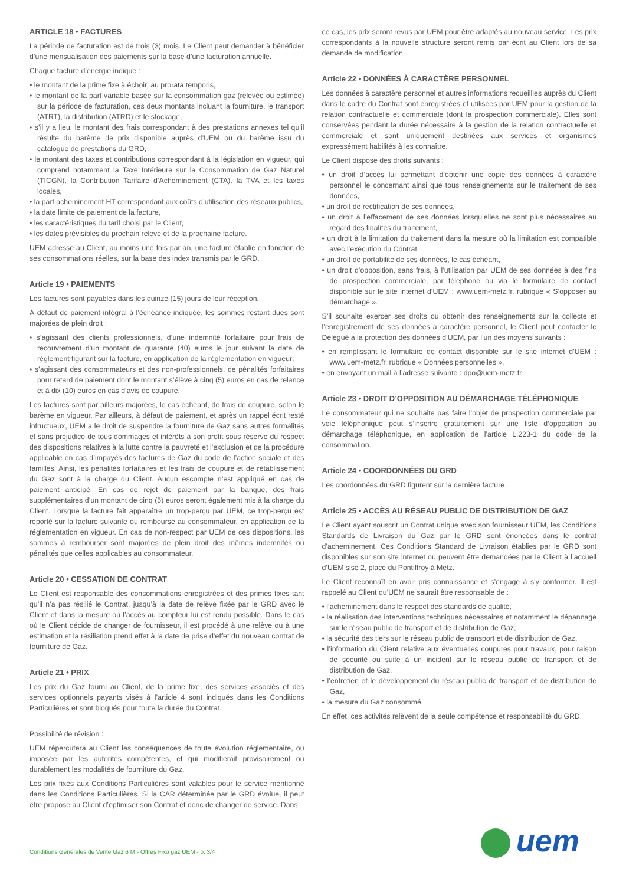ARTICLE 18 • FACTURES
La période de facturation est de trois (3) mois. Le Client peut demander à bénéficier d’une mensualisation des paiements sur la base d’une facturation annuelle.
Chaque facture d’énergie indique :
• le montant de la prime fixe à échoir, au prorata temporis,
• le montant de la part variable basée sur la consommation gaz (relevée ou estimée) sur la période de facturation, ces deux montants incluant la fourniture, le transport (ATRT), la distribution (ATRD) et le stockage,
• s’il y a lieu, le montant des frais correspondant à des prestations annexes tel qu’il résulte du barème de prix disponible auprès d’UEM ou du barème issu du catalogue de prestations du GRD,
• le montant des taxes et contributions correspondant à la législation en vigueur, qui comprend notamment la Taxe Intérieure sur la Consommation de Gaz Naturel (TICGN), la Contribution Tarifaire d’Acheminement (CTA), la TVA et les taxes locales,
• la part acheminement HT correspondant aux coûts d’utilisation des réseaux publics,
• la date limite de paiement de la facture,
• les caractéristiques du tarif choisi par le Client,
• les dates prévisibles du prochain relevé et de la prochaine facture.
UEM adresse au Client, au moins une fois par an, une facture établie en fonction de ses consommations réelles, sur la base des index transmis par le GRD.
Article 19 • PAIEMENTS
Les factures sont payables dans les quinze (15) jours de leur réception.
À défaut de paiement intégral à l’échéance indiquée, les sommes restant dues sont majorées de plein droit :
• s’agissant des clients professionnels, d’une indemnité forfaitaire pour frais de recouvrement d’un montant de quarante (40) euros le jour suivant la date de règlement figurant sur la facture, en application de la réglementation en vigueur;
• s’agissant des consommateurs et des non-professionnels, de pénalités forfaitaires pour retard de paiement dont le montant s’élève à cinq (5) euros en cas de relance et à dix (10) euros en cas d’avis de coupure.
Les factures sont par ailleurs majorées, le cas échéant, de frais de coupure, selon le barème en vigueur. Par ailleurs, à défaut de paiement, et après un rappel écrit resté infructueux, UEM a le droit de suspendre la fourniture de Gaz sans autres formalités et sans préjudice de tous dommages et intérêts à son profit sous réserve du respect des dispositions relatives à la lutte contre la pauvreté et l’exclusion et de la procédure applicable en cas d’impayés des factures de Gaz du code de l’action sociale et des familles. Ainsi, les pénalités forfaitaires et les frais de coupure et de rétablissement du Gaz sont à la charge du Client. Aucun escompte n’est appliqué en cas de paiement anticipé. En cas de rejet de paiement par la banque, des frais supplémentaires d’un montant de cinq (5) euros seront également mis à la charge du Client. Lorsque la facture fait apparaître un trop-perçu par UEM, ce trop-perçu est reporté sur la facture suivante ou remboursé au consommateur, en application de la réglementation en vigueur. En cas de non-respect par UEM de ces dispositions, les sommes à rembourser sont majorées de plein droit des mêmes indemnités ou pénalités que celles applicables au consommateur.
Article 20 • CESSATION DE CONTRAT
Le Client est responsable des consommations enregistrées et des primes fixes tant qu’il n’a pas résilié le Contrat, jusqu’à la date de relève fixée par le GRD avec le Client et dans la mesure où l’accès au compteur lui est rendu possible. Dans le cas où le Client décide de changer de fournisseur, il est procédé à une relève ou à une estimation et la résiliation prend effet à la date de prise d’effet du nouveau contrat de fourniture de Gaz.
Article 21 • PRIX
Les prix du Gaz fourni au Client, de la prime fixe, des services associés et des services optionnels payants visés à l’article 4 sont indiqués dans les Conditions Particulières et sont bloqués pour toute la durée du Contrat.
Possibilité de révision :
UEM répercutera au Client les conséquences de toute évolution réglementaire, ou imposée par les autorités compétentes, et qui modifierait provisoirement ou durablement les modalités de fourniture du Gaz.
Les prix fixés aux Conditions Particulières sont valables pour le service mentionné dans les Conditions Particulières. Si la CAR déterminée par le GRD évolue, il peut être proposé au Client d’optimiser son Contrat et donc de changer de service. Dans
ce cas, les prix seront revus par UEM pour être adaptés au nouveau service. Les prix correspondants à la nouvelle structure seront remis par écrit au Client lors de sa demande de modification.
Article 22 • DONNÉES À CARACTÈRE PERSONNEL
Les données à caractère personnel et autres informations recueillies auprès du Client dans le cadre du Contrat sont enregistrées et utilisées par UEM pour la gestion de la relation contractuelle et commerciale (dont la prospection commerciale). Elles sont conservées pendant la durée nécessaire à la gestion de la relation contractuelle et commerciale et sont uniquement destinées aux services et organismes expressément habilités à les connaître.
Le Client dispose des droits suivants :
• un droit d’accès lui permettant d’obtenir une copie des données à caractère personnel le concernant ainsi que tous renseignements sur le traitement de ses données,
• un droit de rectification de ses données,
• un droit à l’effacement de ses données lorsqu’elles ne sont plus nécessaires au regard des finalités du traitement,
• un droit à la limitation du traitement dans la mesure où la limitation est compatible avec l’exécution du Contrat,
• un droit de portabilité de ses données, le cas échéant,
• un droit d’opposition, sans frais, à l’utilisation par UEM de ses données à des fins de prospection commerciale, par téléphone ou via le formulaire de contact disponible sur le site internet d’UEM : www.uem-metz.fr, rubrique « S’opposer au démarchage ».
S’il souhaite exercer ses droits ou obtenir des renseignements sur la collecte et l’enregistrement de ses données à caractère personnel, le Client peut contacter le Délégué à la protection des données d’UEM, par l’un des moyens suivants :
• en remplissant le formulaire de contact disponible sur le site internet d’UEM : www.uem-metz.fr, rubrique « Données personnelles »,
• en envoyant un mail à l’adresse suivante : dpo@uem-metz.fr
Article 23 • DROIT D’OPPOSITION AU DÉMARCHAGE TÉLÉPHONIQUE
Le consommateur qui ne souhaite pas faire l’objet de prospection commerciale par voie téléphonique peut s’inscrire gratuitement sur une liste d’opposition au démarchage téléphonique, en application de l’article L.223-1 du code de la consommation.
Article 24 • COORDONNÉES DU GRD
Les coordonnées du GRD figurent sur la dernière facture.
Article 25 • ACCÈS AU RÉSEAU PUBLIC DE DISTRIBUTION DE GAZ
Le Client ayant souscrit un Contrat unique avec son fournisseur UEM, les Conditions Standards de Livraison du Gaz par le GRD sont énoncées dans le contrat d’acheminement. Ces Conditions Standard de Livraison établies par le GRD sont disponibles sur son site internet ou peuvent être demandées par le Client à l’accueil d’UEM sise 2, place du Pontiffroy à Metz.
Le Client reconnaît en avoir pris connaissance et s’engage à s’y conformer. Il est rappelé au Client qu’UEM ne saurait être responsable de :
• l’acheminement dans le respect des standards de qualité,
• la réalisation des interventions techniques nécessaires et notamment le dépannage sur le réseau public de transport et de distribution de Gaz,
• la sécurité des tiers sur le réseau public de transport et de distribution de Gaz,
• l’information du Client relative aux éventuelles coupures pour travaux, pour raison de sécurité ou suite à un incident sur le réseau public de transport et de distribution de Gaz,
• l’entretien et le développement du réseau public de transport et de distribution de Gaz,
• la mesure du Gaz consommé.
En effet, ces activités relèvent de la seule compétence et responsabilité du GRD.
Conditions Générales de Vente Gaz 6 M - Offres Fixo gaz UEM - p. 3/4 uem